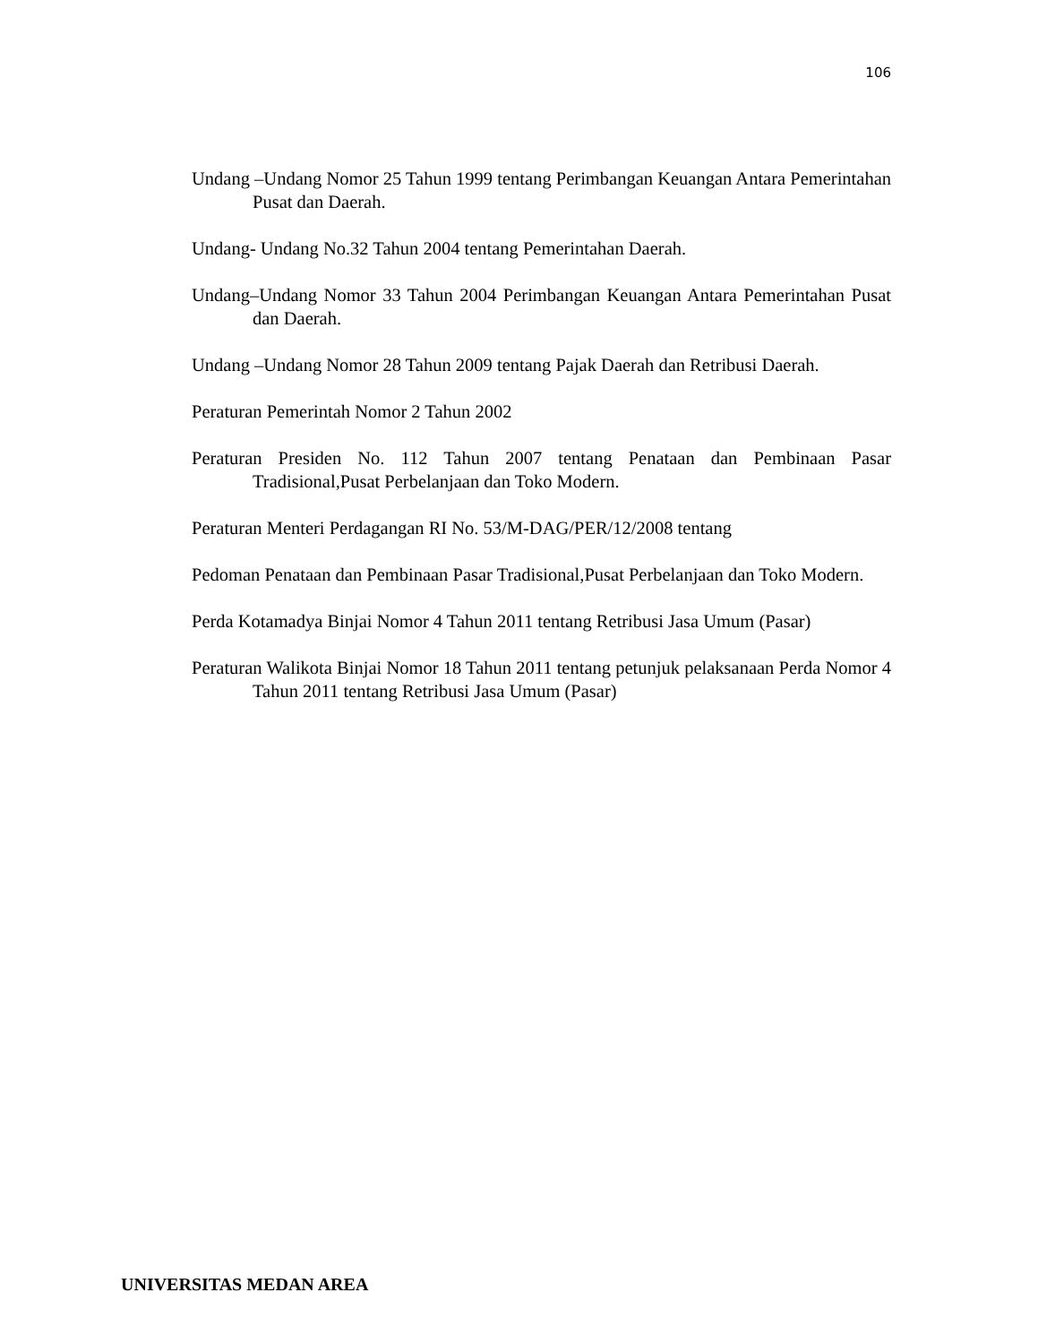106
Undang –Undang Nomor 25 Tahun 1999 tentang Perimbangan Keuangan Antara Pemerintahan Pusat dan Daerah.
Undang- Undang No.32 Tahun 2004 tentang Pemerintahan Daerah.
Undang–Undang Nomor 33 Tahun 2004 Perimbangan Keuangan Antara Pemerintahan Pusat dan Daerah.
Undang –Undang Nomor 28 Tahun 2009 tentang Pajak Daerah dan Retribusi Daerah.
Peraturan Pemerintah Nomor 2 Tahun 2002
Peraturan Presiden No. 112 Tahun 2007 tentang Penataan dan Pembinaan Pasar Tradisional,Pusat Perbelanjaan dan Toko Modern.
Peraturan Menteri Perdagangan RI No. 53/M-DAG/PER/12/2008 tentang
Pedoman Penataan dan Pembinaan Pasar Tradisional,Pusat Perbelanjaan dan Toko Modern.
Perda Kotamadya Binjai Nomor 4 Tahun 2011 tentang Retribusi Jasa Umum (Pasar)
Peraturan Walikota Binjai Nomor 18 Tahun 2011 tentang petunjuk pelaksanaan Perda Nomor 4 Tahun 2011 tentang Retribusi Jasa Umum (Pasar)
UNIVERSITAS MEDAN AREA